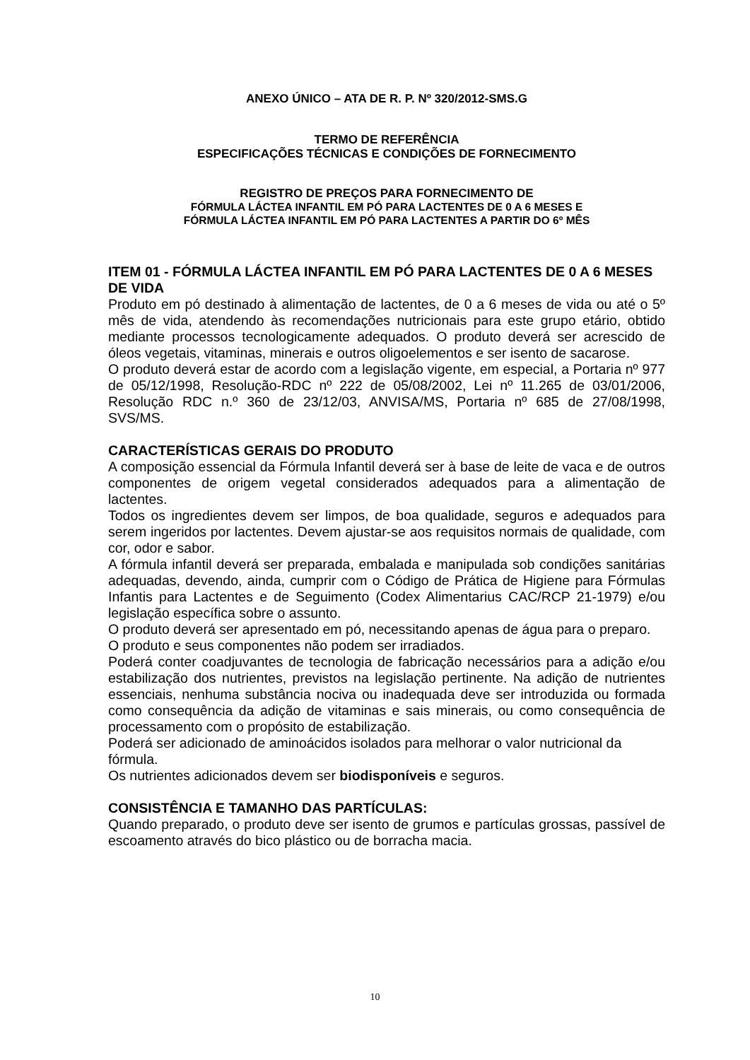ANEXO ÚNICO – ATA DE R. P. Nº 320/2012-SMS.G
TERMO DE REFERÊNCIA
ESPECIFICAÇÕES TÉCNICAS E CONDIÇÕES DE FORNECIMENTO
REGISTRO DE PREÇOS PARA FORNECIMENTO DE
FÓRMULA LÁCTEA INFANTIL EM PÓ PARA LACTENTES DE 0 A 6 MESES E
FÓRMULA LÁCTEA INFANTIL EM PÓ PARA LACTENTES A PARTIR DO 6º MÊS
ITEM 01 - FÓRMULA LÁCTEA INFANTIL EM PÓ PARA LACTENTES DE 0 A 6 MESES DE VIDA
Produto em pó destinado à alimentação de lactentes, de 0 a 6 meses de vida ou até o 5º mês de vida, atendendo às recomendações nutricionais para este grupo etário, obtido mediante processos tecnologicamente adequados. O produto deverá ser acrescido de óleos vegetais, vitaminas, minerais e outros oligoelementos e ser isento de sacarose.
O produto deverá estar de acordo com a legislação vigente, em especial, a Portaria nº 977 de 05/12/1998, Resolução-RDC nº 222 de 05/08/2002, Lei nº 11.265 de 03/01/2006, Resolução RDC n.º 360 de 23/12/03, ANVISA/MS, Portaria nº 685 de 27/08/1998, SVS/MS.
CARACTERÍSTICAS GERAIS DO PRODUTO
A composição essencial da Fórmula Infantil deverá ser à base de leite de vaca e de outros componentes de origem vegetal considerados adequados para a alimentação de lactentes.
Todos os ingredientes devem ser limpos, de boa qualidade, seguros e adequados para serem ingeridos por lactentes. Devem ajustar-se aos requisitos normais de qualidade, com cor, odor e sabor.
A fórmula infantil deverá ser preparada, embalada e manipulada sob condições sanitárias adequadas, devendo, ainda, cumprir com o Código de Prática de Higiene para Fórmulas Infantis para Lactentes e de Seguimento (Codex Alimentarius CAC/RCP 21-1979) e/ou legislação específica sobre o assunto.
O produto deverá ser apresentado em pó, necessitando apenas de água para o preparo.
O produto e seus componentes não podem ser irradiados.
Poderá conter coadjuvantes de tecnologia de fabricação necessários para a adição e/ou estabilização dos nutrientes, previstos na legislação pertinente. Na adição de nutrientes essenciais, nenhuma substância nociva ou inadequada deve ser introduzida ou formada como consequência da adição de vitaminas e sais minerais, ou como consequência de processamento com o propósito de estabilização.
Poderá ser adicionado de aminoácidos isolados para melhorar o valor nutricional da fórmula.
Os nutrientes adicionados devem ser biodisponíveis e seguros.
CONSISTÊNCIA E TAMANHO DAS PARTÍCULAS:
Quando preparado, o produto deve ser isento de grumos e partículas grossas, passível de escoamento através do bico plástico ou de borracha macia.
10